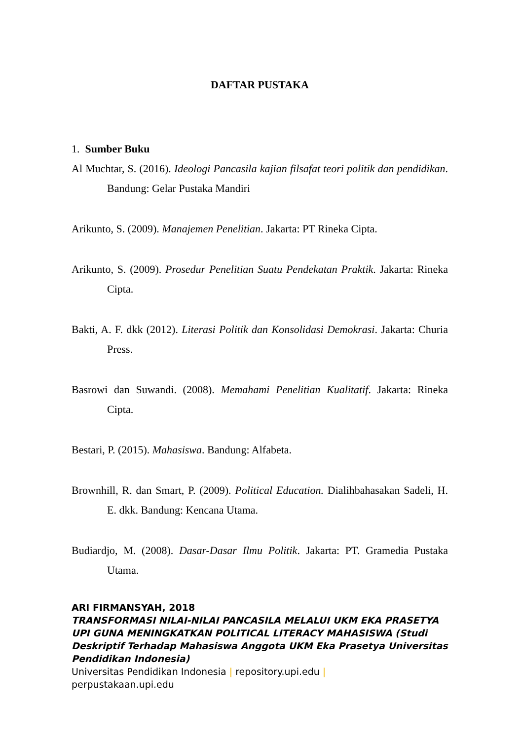DAFTAR PUSTAKA
1. Sumber Buku
Al Muchtar, S. (2016). Ideologi Pancasila kajian filsafat teori politik dan pendidikan. Bandung: Gelar Pustaka Mandiri
Arikunto, S. (2009). Manajemen Penelitian. Jakarta: PT Rineka Cipta.
Arikunto, S. (2009). Prosedur Penelitian Suatu Pendekatan Praktik. Jakarta: Rineka Cipta.
Bakti, A. F. dkk (2012). Literasi Politik dan Konsolidasi Demokrasi. Jakarta: Churia Press.
Basrowi dan Suwandi. (2008). Memahami Penelitian Kualitatif. Jakarta: Rineka Cipta.
Bestari, P. (2015). Mahasiswa. Bandung: Alfabeta.
Brownhill, R. dan Smart, P. (2009). Political Education. Dialihbahasakan Sadeli, H. E. dkk. Bandung: Kencana Utama.
Budiardjo, M. (2008). Dasar-Dasar Ilmu Politik. Jakarta: PT. Gramedia Pustaka Utama.
ARI FIRMANSYAH, 2018
TRANSFORMASI NILAI-NILAI PANCASILA MELALUI UKM EKA PRASETYA UPI GUNA MENINGKATKAN POLITICAL LITERACY MAHASISWA (Studi Deskriptif Terhadap Mahasiswa Anggota UKM Eka Prasetya Universitas Pendidikan Indonesia)
Universitas Pendidikan Indonesia | repository.upi.edu |
perpustakaan.upi.edu